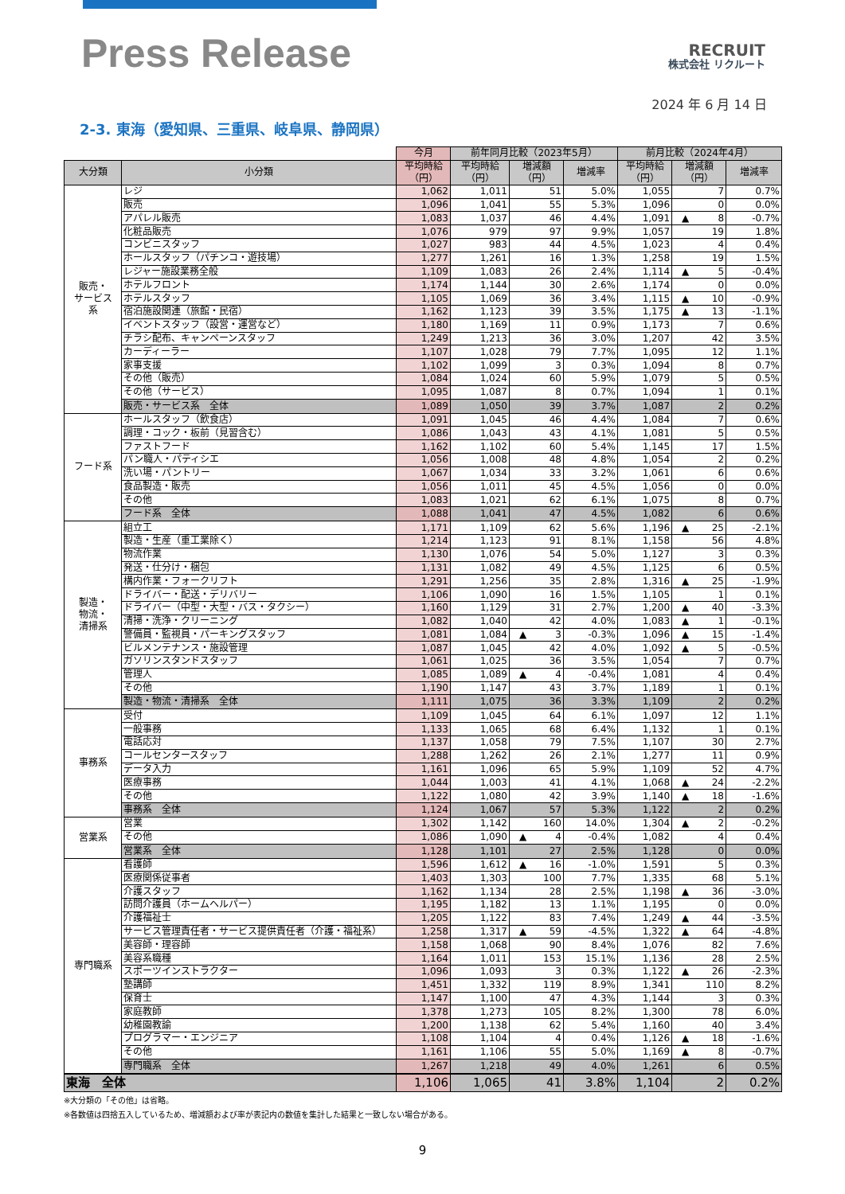Press Release
RECRUIT
株式会社 リクルート
2024 年 6 月 14 日
2-3. 東海（愛知県、三重県、岐阜県、静岡県）
| | | 今月 | 前年同月比較（2023年5月） | | | 前月比較（2024年4月） | | |
| 大分類 | 小分類 | 平均時給 （円） | 平均時給 （円） | 増減額 （円） | 増減率 | 平均時給 （円） | 増減額 （円） | 増減率 |
| 販売・ サービス 系 | レジ | 1,062 | 1,011 | 51 | 5.0% | 1,055 | 7 | 0.7% |
| | 販売 | 1,096 | 1,041 | 55 | 5.3% | 1,096 | 0 | 0.0% |
| | アパレル販売 | 1,083 | 1,037 | 46 | 4.4% | 1,091 | ▲ 8 | -0.7% |
| | 化粧品販売 | 1,076 | 979 | 97 | 9.9% | 1,057 | 19 | 1.8% |
| | コンビニスタッフ | 1,027 | 983 | 44 | 4.5% | 1,023 | 4 | 0.4% |
| | ホールスタッフ（パチンコ・遊技場） | 1,277 | 1,261 | 16 | 1.3% | 1,258 | 19 | 1.5% |
| | レジャー施設業務全般 | 1,109 | 1,083 | 26 | 2.4% | 1,114 | ▲ 5 | -0.4% |
| | ホテルフロント | 1,174 | 1,144 | 30 | 2.6% | 1,174 | 0 | 0.0% |
| | ホテルスタッフ | 1,105 | 1,069 | 36 | 3.4% | 1,115 | ▲ 10 | -0.9% |
| | 宿泊施設関連（旅館・民宿） | 1,162 | 1,123 | 39 | 3.5% | 1,175 | ▲ 13 | -1.1% |
| | イベントスタッフ（設営・運営など） | 1,180 | 1,169 | 11 | 0.9% | 1,173 | 7 | 0.6% |
| | チラシ配布、キャンペーンスタッフ | 1,249 | 1,213 | 36 | 3.0% | 1,207 | 42 | 3.5% |
| | カーディーラー | 1,107 | 1,028 | 79 | 7.7% | 1,095 | 12 | 1.1% |
| | 家事支援 | 1,102 | 1,099 | 3 | 0.3% | 1,094 | 8 | 0.7% |
| | その他（販売） | 1,084 | 1,024 | 60 | 5.9% | 1,079 | 5 | 0.5% |
| | その他（サービス） | 1,095 | 1,087 | 8 | 0.7% | 1,094 | 1 | 0.1% |
| | 販売・サービス系 全体 | 1,089 | 1,050 | 39 | 3.7% | 1,087 | 2 | 0.2% |
| フード系 | ホールスタッフ（飲食店） | 1,091 | 1,045 | 46 | 4.4% | 1,084 | 7 | 0.6% |
| | 調理・コック・板前（見習含む） | 1,086 | 1,043 | 43 | 4.1% | 1,081 | 5 | 0.5% |
| | ファストフード | 1,162 | 1,102 | 60 | 5.4% | 1,145 | 17 | 1.5% |
| | パン職人・パティシエ | 1,056 | 1,008 | 48 | 4.8% | 1,054 | 2 | 0.2% |
| | 洗い場・パントリー | 1,067 | 1,034 | 33 | 3.2% | 1,061 | 6 | 0.6% |
| | 食品製造・販売 | 1,056 | 1,011 | 45 | 4.5% | 1,056 | 0 | 0.0% |
| | その他 | 1,083 | 1,021 | 62 | 6.1% | 1,075 | 8 | 0.7% |
| | フード系 全体 | 1,088 | 1,041 | 47 | 4.5% | 1,082 | 6 | 0.6% |
| 製造・ 物流・ 清掃系 | 組立工 | 1,171 | 1,109 | 62 | 5.6% | 1,196 | ▲ 25 | -2.1% |
| | 製造・生産（重工業除く） | 1,214 | 1,123 | 91 | 8.1% | 1,158 | 56 | 4.8% |
| | 物流作業 | 1,130 | 1,076 | 54 | 5.0% | 1,127 | 3 | 0.3% |
| | 発送・仕分け・梱包 | 1,131 | 1,082 | 49 | 4.5% | 1,125 | 6 | 0.5% |
| | 構内作業・フォークリフト | 1,291 | 1,256 | 35 | 2.8% | 1,316 | ▲ 25 | -1.9% |
| | ドライバー・配送・デリバリー | 1,106 | 1,090 | 16 | 1.5% | 1,105 | 1 | 0.1% |
| | ドライバー（中型・大型・バス・タクシー） | 1,160 | 1,129 | 31 | 2.7% | 1,200 | ▲ 40 | -3.3% |
| | 清掃・洗浄・クリーニング | 1,082 | 1,040 | 42 | 4.0% | 1,083 | ▲ 1 | -0.1% |
| | 警備員・監視員・パーキングスタッフ | 1,081 | 1,084 | ▲ 3 | -0.3% | 1,096 | ▲ 15 | -1.4% |
| | ビルメンテナンス・施設管理 | 1,087 | 1,045 | 42 | 4.0% | 1,092 | ▲ 5 | -0.5% |
| | ガソリンスタンドスタッフ | 1,061 | 1,025 | 36 | 3.5% | 1,054 | 7 | 0.7% |
| | 管理人 | 1,085 | 1,089 | ▲ 4 | -0.4% | 1,081 | 4 | 0.4% |
| | その他 | 1,190 | 1,147 | 43 | 3.7% | 1,189 | 1 | 0.1% |
| | 製造・物流・清掃系 全体 | 1,111 | 1,075 | 36 | 3.3% | 1,109 | 2 | 0.2% |
| 事務系 | 受付 | 1,109 | 1,045 | 64 | 6.1% | 1,097 | 12 | 1.1% |
| | 一般事務 | 1,133 | 1,065 | 68 | 6.4% | 1,132 | 1 | 0.1% |
| | 電話応対 | 1,137 | 1,058 | 79 | 7.5% | 1,107 | 30 | 2.7% |
| | コールセンタースタッフ | 1,288 | 1,262 | 26 | 2.1% | 1,277 | 11 | 0.9% |
| | データ入力 | 1,161 | 1,096 | 65 | 5.9% | 1,109 | 52 | 4.7% |
| | 医療事務 | 1,044 | 1,003 | 41 | 4.1% | 1,068 | ▲ 24 | -2.2% |
| | その他 | 1,122 | 1,080 | 42 | 3.9% | 1,140 | ▲ 18 | -1.6% |
| | 事務系 全体 | 1,124 | 1,067 | 57 | 5.3% | 1,122 | 2 | 0.2% |
| 営業系 | 営業 | 1,302 | 1,142 | 160 | 14.0% | 1,304 | ▲ 2 | -0.2% |
| | その他 | 1,086 | 1,090 | ▲ 4 | -0.4% | 1,082 | 4 | 0.4% |
| | 営業系 全体 | 1,128 | 1,101 | 27 | 2.5% | 1,128 | 0 | 0.0% |
| 専門職系 | 看護師 | 1,596 | 1,612 | ▲ 16 | -1.0% | 1,591 | 5 | 0.3% |
| | 医療関係従事者 | 1,403 | 1,303 | 100 | 7.7% | 1,335 | 68 | 5.1% |
| | 介護スタッフ | 1,162 | 1,134 | 28 | 2.5% | 1,198 | ▲ 36 | -3.0% |
| | 訪問介護員（ホームヘルパー） | 1,195 | 1,182 | 13 | 1.1% | 1,195 | 0 | 0.0% |
| | 介護福祉士 | 1,205 | 1,122 | 83 | 7.4% | 1,249 | ▲ 44 | -3.5% |
| | サービス管理責任者・サービス提供責任者（介護・福祉系） | 1,258 | 1,317 | ▲ 59 | -4.5% | 1,322 | ▲ 64 | -4.8% |
| | 美容師・理容師 | 1,158 | 1,068 | 90 | 8.4% | 1,076 | 82 | 7.6% |
| | 美容系職種 | 1,164 | 1,011 | 153 | 15.1% | 1,136 | 28 | 2.5% |
| | スポーツインストラクター | 1,096 | 1,093 | 3 | 0.3% | 1,122 | ▲ 26 | -2.3% |
| | 塾講師 | 1,451 | 1,332 | 119 | 8.9% | 1,341 | 110 | 8.2% |
| | 保育士 | 1,147 | 1,100 | 47 | 4.3% | 1,144 | 3 | 0.3% |
| | 家庭教師 | 1,378 | 1,273 | 105 | 8.2% | 1,300 | 78 | 6.0% |
| | 幼稚園教諭 | 1,200 | 1,138 | 62 | 5.4% | 1,160 | 40 | 3.4% |
| | プログラマー・エンジニア | 1,108 | 1,104 | 4 | 0.4% | 1,126 | ▲ 18 | -1.6% |
| | その他 | 1,161 | 1,106 | 55 | 5.0% | 1,169 | ▲ 8 | -0.7% |
| | 専門職系 全体 | 1,267 | 1,218 | 49 | 4.0% | 1,261 | 6 | 0.5% |
| 東海 全体 | | 1,106 | 1,065 | 41 | 3.8% | 1,104 | 2 | 0.2% |
※大分類の「その他」は省略。
※各数値は四捨五入しているため、増減額および率が表記内の数値を集計した結果と一致しない場合がある。
9